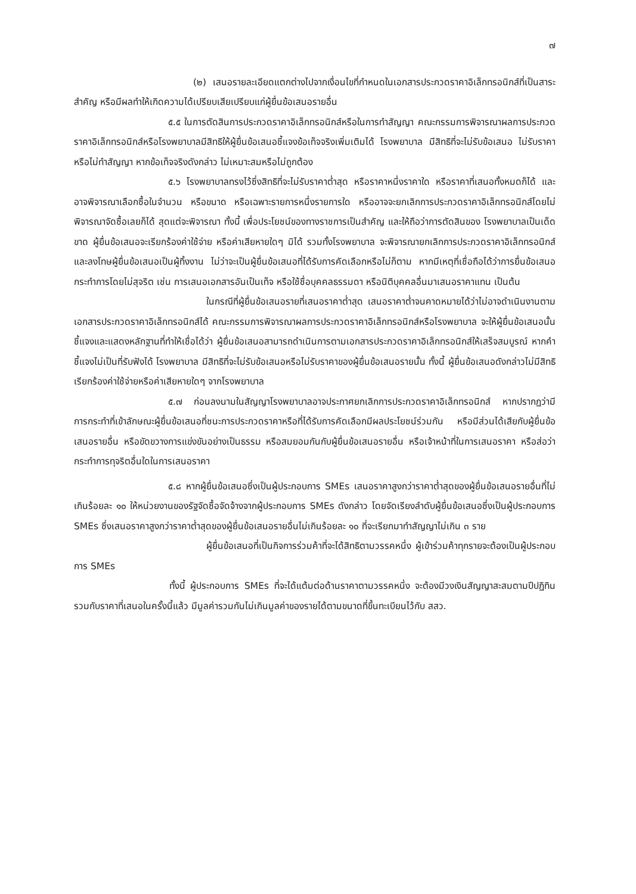๗
(๒) เสนอรายละเอียดแตกต่างไปจากเงื่อนไขที่กำหนดในเอกสารประกวดราคาอิเล็กทรอนิกส์ที่เป็นสาระสำคัญ หรือมีผลทำให้เกิดความได้เปรียบเสียเปรียบแก่ผู้ยื่นข้อเสนอรายอื่น
๕.๕ ในการตัดสินการประกวดราคาอิเล็กทรอนิกส์หรือในการทำสัญญา คณะกรรมการพิจารณาผลการประกวดราคาอิเล็กทรอนิกส์หรือโรงพยาบาลมีสิทธิให้ผู้ยื่นข้อเสนอชี้แจงข้อเท็จจริงเพิ่มเติมได้ โรงพยาบาล มีสิทธิที่จะไม่รับข้อเสนอ ไม่รับราคา หรือไม่ทำสัญญา หากข้อเท็จจริงดังกล่าว ไม่เหมาะสมหรือไม่ถูกต้อง
๕.๖ โรงพยาบาลทรงไว้ซึ่งสิทธิที่จะไม่รับราคาต่ำสุด หรือราคาหนึ่งราคาใด หรือราคาที่เสนอทั้งหมดก็ได้ และอาจพิจารณาเลือกซื้อในจำนวน หรือขนาด หรือเฉพาะรายการหนึ่งรายการใด หรืออาจจะยกเลิกการประกวดราคาอิเล็กทรอนิกส์โดยไม่พิจารณาจัดซื้อเลยก็ได้ สุดแต่จะพิจารณา ทั้งนี้ เพื่อประโยชน์ของทางราชการเป็นสำคัญ และให้ถือว่าการตัดสินของ โรงพยาบาลเป็นเด็ดขาด ผู้ยื่นข้อเสนอจะเรียกร้องค่าใช้จ่าย หรือค่าเสียหายใดๆ มิได้ รวมทั้งโรงพยาบาล จะพิจารณายกเลิกการประกวดราคาอิเล็กทรอนิกส์และลงโทษผู้ยื่นข้อเสนอเป็นผู้ทิ้งงาน ไม่ว่าจะเป็นผู้ยื่นข้อเสนอที่ได้รับการคัดเลือกหรือไม่ก็ตาม หากมีเหตุที่เชื่อถือได้ว่าการยื่นข้อเสนอกระทำการโดยไม่สุจริต เช่น การเสนอเอกสารอันเป็นเท็จ หรือใช้ชื่อบุคคลธรรมดา หรือนิติบุคคลอื่นมาเสนอราคาแทน เป็นต้น
ในกรณีที่ผู้ยื่นข้อเสนอรายที่เสนอราคาต่ำสุด เสนอราคาต่ำจนคาดหมายได้ว่าไม่อาจดำเนินงานตามเอกสารประกวดราคาอิเล็กทรอนิกส์ได้ คณะกรรมการพิจารณาผลการประกวดราคาอิเล็กทรอนิกส์หรือโรงพยาบาล จะให้ผู้ยื่นข้อเสนอนั้นชี้แจงและแสดงหลักฐานที่ทำให้เชื่อได้ว่า ผู้ยื่นข้อเสนอสามารถดำเนินการตามเอกสารประกวดราคาอิเล็กทรอนิกส์ให้เสร็จสมบูรณ์ หากคำชี้แจงไม่เป็นที่รับฟังได้ โรงพยาบาล มีสิทธิที่จะไม่รับข้อเสนอหรือไม่รับราคาของผู้ยื่นข้อเสนอรายนั้น ทั้งนี้ ผู้ยื่นข้อเสนอดังกล่าวไม่มีสิทธิเรียกร้องค่าใช้จ่ายหรือค่าเสียหายใดๆ จากโรงพยาบาล
๕.๗ ก่อนลงนามในสัญญาโรงพยาบาลอาจประกาศยกเลิกการประกวดราคาอิเล็กทรอนิกส์ หากปรากฏว่ามีการกระทำที่เข้าลักษณะผู้ยื่นข้อเสนอที่ชนะการประกวดราคาหรือที่ได้รับการคัดเลือกมีผลประโยชน์ร่วมกัน หรือมีส่วนได้เสียกับผู้ยื่นข้อเสนอรายอื่น หรือขัดขวางการแข่งขันอย่างเป็นธรรม หรือสมยอมกันกับผู้ยื่นข้อเสนอรายอื่น หรือเจ้าหน้าที่ในการเสนอราคา หรือส่อว่ากระทำการทุจริตอื่นใดในการเสนอราคา
๕.๘ หากผู้ยื่นข้อเสนอซึ่งเป็นผู้ประกอบการ SMEs เสนอราคาสูงกว่าราคาต่ำสุดของผู้ยื่นข้อเสนอรายอื่นที่ไม่เกินร้อยละ ๑๐ ให้หน่วยงานของรัฐจัดซื้อจัดจ้างจากผู้ประกอบการ SMEs ดังกล่าว โดยจัดเรียงลำดับผู้ยื่นข้อเสนอซึ่งเป็นผู้ประกอบการ SMEs ซึ่งเสนอราคาสูงกว่าราคาต่ำสุดของผู้ยื่นข้อเสนอรายอื่นไม่เกินร้อยละ ๑๐ ที่จะเรียกมาทำสัญญาไม่เกิน ๓ ราย
ผู้ยื่นข้อเสนอที่เป็นกิจการร่วมค้าที่จะได้สิทธิตามวรรคหนึ่ง ผู้เข้าร่วมค้าทุกรายจะต้องเป็นผู้ประกอบการ SMEs
ทั้งนี้ ผู้ประกอบการ SMEs ที่จะได้แต้มต่อด้านราคาตามวรรคหนึ่ง จะต้องมีวงเงินสัญญาสะสมตามปีปฏิทินรวมกับราคาที่เสนอในครั้งนี้แล้ว มีมูลค่ารวมกันไม่เกินมูลค่าของรายได้ตามขนาดที่ขึ้นทะเบียนไว้กับ สสว.